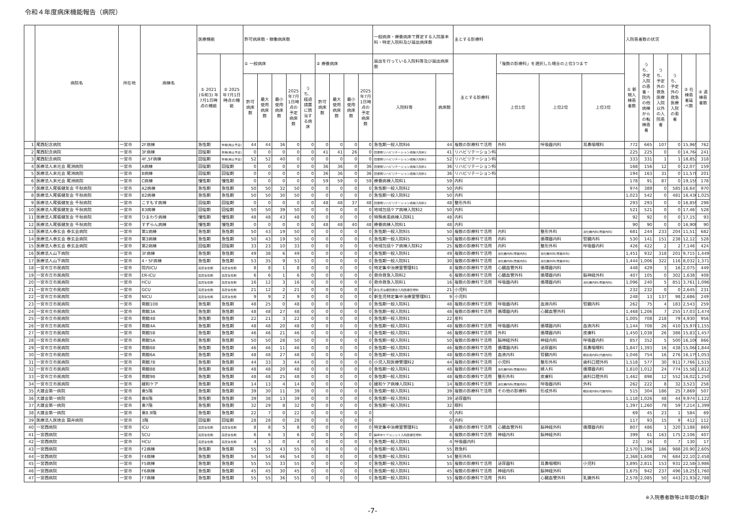令和４年度病床機能報告（病院）
| | 病院名 | 所在地 | 病棟名 | 医療機能 | | 許可病床数・稼働病床数 | | | | | | | | | 一般病床・療養病床で算定する入院基本料・特定入院料及び届出病床数 | | 主とする診療科 | | | | 入院患者数の状況 | | | | | |
| --- | --- | --- | --- | --- | --- | --- | --- | --- | --- | --- | --- | --- | --- | --- | --- | --- | --- | --- | --- | --- | --- | --- | --- | --- | --- | --- |
| | | | | ① 2021 (令和3) 年7月1日時点の機能 | ② 2025 年7月1日時点の機能 | ① 一般病床 | | | | | ② 療養病床 | | | | 届出を行っている入院料等及び届出病床数 | | 主とする診療科 | 「複数の診療科」を選択した場合の上位3つまで | | | ① 新規入棟患者数 | うち、予定入院の患者・院内の他病棟からの転棟患者 | うち、予定外の救急医療入院以外の入院患者 | うち、予定外の救急医療入院の患者 | ② 在棟患者延べ数 | ③ 退棟患者数 |
| | | | | | | 許可病床数 | 最大使用病床数 | 最小使用病床数 | 2025年7月1日時点の予定病床数 | うち、経過措置に該当する病床 | 許可病床数 | 最大使用病床数 | 最小使用病床数 | 2025年7月1日時点の予定病床数 | 入院料等 | 病床数 | | 上位1位 | 上位2位 | 上位3位 | | | | | | |
| 1 | 尾西記念病院 | 一宮市 | 2F病棟 | 急性期 | 休棟(廃止予定) | 44 | 44 | 36 | 0 | 0 | 0 | 0 | 0 | 0 | 急性期一般入院料6 | 44 | 複数の診療科で活用 | 外科 | 呼吸器内科 | 耳鼻咽喉科 | 772 | 665 | 107 | 0 | 15,965 | 762 |
| 2 | 尾西記念病院 | 一宮市 | 3F病棟 | 回復期 | 休棟(廃止予定) | 0 | 0 | 0 | 0 | 0 | 41 | 41 | 26 | 0 | 回復期リハビリテーション病棟入院料1 | 41 | リハビリテーション科 | | | | 225 | 225 | 0 | 0 | 14,764 | 241 |
| 3 | 尾西記念病院 | 一宮市 | 4F,5F病棟 | 回復期 | 休棟(廃止予定) | 52 | 52 | 40 | 0 | 0 | 0 | 0 | 0 | 0 | 回復期リハビリテーション病棟入院料1 | 52 | リハビリテーション科 | | | | 333 | 331 | 1 | 1 | 18,852 | 318 |
| 4 | 医療法人来光会 尾洲病院 | 一宮市 | A病棟 | 回復期 | 回復期 | 0 | 0 | 0 | 0 | 0 | 36 | 36 | 0 | 36 | 回復期リハビリテーション病棟入院料1 | 36 | リハビリテーション科 | | | | 168 | 156 | 12 | 0 | 12,077 | 159 |
| 5 | 医療法人来光会 尾洲病院 | 一宮市 | B病棟 | 回復期 | 回復期 | 0 | 0 | 0 | 0 | 0 | 36 | 36 | 0 | 36 | 回復期リハビリテーション病棟入院料1 | 36 | リハビリテーション科 | | | | 194 | 163 | 31 | 0 | 11,578 | 201 |
| 6 | 医療法人来光会 尾洲病院 | 一宮市 | C病棟 | 慢性期 | 慢性期 | 0 | 0 | 0 | 0 | 0 | 59 | 59 | 0 | 59 | 療養病棟入院料1 | 59 | 内科 | | | | 178 | 91 | 87 | 0 | 19,159 | 178 |
| 7 | 医療法人尾張健友会 千秋病院 | 一宮市 | A2病棟 | 急性期 | 急性期 | 50 | 50 | 32 | 50 | 0 | 0 | 0 | 0 | 0 | 急性期一般入院料2 | 50 | 内科 | | | | 974 | 389 | 0 | 585 | 16,647 | 970 |
| 8 | 医療法人尾張健友会 千秋病院 | 一宮市 | B2病棟 | 急性期 | 急性期 | 50 | 50 | 30 | 50 | 0 | 0 | 0 | 0 | 0 | 急性期一般入院料2 | 50 | 内科 | | | | 1,023 | 542 | 0 | 481 | 16,436 | 1,025 |
| 9 | 医療法人尾張健友会 千秋病院 | 一宮市 | こすもす病棟 | 回復期 | 回復期 | 0 | 0 | 0 | 0 | 0 | 48 | 48 | 37 | 48 | 回復期リハビリテーション病棟入院料1 | 48 | 整形外科 | | | | 293 | 293 | 0 | 0 | 16,859 | 298 |
| 10 | 医療法人尾張健友会 千秋病院 | 一宮市 | B3病棟 | 回復期 | 回復期 | 50 | 50 | 39 | 50 | 0 | 0 | 0 | 0 | 0 | 地域包括ケア病棟入院料2 | 50 | 内科 | | | | 521 | 521 | 0 | 0 | 17,467 | 528 |
| 11 | 医療法人尾張健友会 千秋病院 | 一宮市 | ひまわり病棟 | 慢性期 | 慢性期 | 48 | 48 | 43 | 48 | 0 | 0 | 0 | 0 | 0 | 特殊疾患病棟入院料1 | 48 | 内科 | | | | 92 | 92 | 0 | 0 | 17,151 | 93 |
| 12 | 医療法人尾張健友会 千秋病院 | 一宮市 | すずらん病棟 | 慢性期 | 慢性期 | 0 | 0 | 0 | 0 | 0 | 48 | 48 | 40 | 48 | 療養病棟入院料1 | 48 | 内科 | | | | 90 | 90 | 0 | 0 | 16,900 | 90 |
| 13 | 医療法人泰玄会 泰玄会病院 | 一宮市 | 第1病棟 | 急性期 | 急性期 | 50 | 43 | 19 | 50 | 0 | 0 | 0 | 0 | 0 | 急性期一般入院料5 | 50 | 複数の診療科で活用 | 内科 | 整形外科 | 消化器内科(胃腸内科) | 681 | 244 | 233 | 204 | 11,511 | 682 |
| 14 | 医療法人泰玄会 泰玄会病院 | 一宮市 | 第3病棟 | 急性期 | 急性期 | 50 | 43 | 19 | 50 | 0 | 0 | 0 | 0 | 0 | 急性期一般入院料5 | 50 | 複数の診療科で活用 | 内科 | 循環器内科 | 腎臓内科 | 530 | 141 | 151 | 238 | 12,121 | 528 |
| 15 | 医療法人泰玄会 泰玄会病院 | 一宮市 | 第2病棟 | 回復期 | 回復期 | 33 | 23 | 10 | 33 | 0 | 0 | 0 | 0 | 0 | 地域包括ケア病棟入院料2 | 25 | 複数の診療科で活用 | 内科 | 整形外科 | 呼吸器内科 | 426 | 422 | 2 | 2 | 7,146 | 424 |
| 16 | 医療法人山下病院 | 一宮市 | 3F病棟 | 急性期 | 急性期 | 49 | 38 | 6 | 49 | 0 | 0 | 0 | 0 | 0 | 急性期一般入院料1 | 49 | 複数の診療科で活用 | 消化器内科(胃腸内科) | 消化器外科(胃腸外科) | | 1,451 | 932 | 318 | 201 | 9,715 | 1,449 |
| 17 | 医療法人山下病院 | 一宮市 | 4・5F病棟 | 急性期 | 急性期 | 53 | 35 | 9 | 53 | 0 | 0 | 0 | 0 | 0 | 急性期一般入院料1 | 30 | 複数の診療科で活用 | 消化器内科(胃腸内科) | 消化器外科(胃腸外科) | | 1,444 | 1,006 | 322 | 116 | 8,032 | 1,371 |
| 18 | 一宮市立市民病院 | 一宮市 | 院内ICU | 高度急性期 | 高度急性期 | 8 | 8 | 1 | 8 | 0 | 0 | 0 | 0 | 0 | 特定集中治療室管理料1 | 8 | 複数の診療科で活用 | 心臓血管外科 | 循環器内科 | | 448 | 429 | 3 | 16 | 2,075 | 449 |
| 19 | 一宮市立市民病院 | 一宮市 | ER-ICU | 高度急性期 | 高度急性期 | 6 | 6 | 1 | 6 | 0 | 0 | 0 | 0 | 0 | 救命救急入院料2 | 6 | 複数の診療科で活用 | 心臓血管外科 | 循環器内科 | 脳神経外科 | 407 | 105 | 0 | 302 | 1,638 | 408 |
| 20 | 一宮市立市民病院 | 一宮市 | HCU | 高度急性期 | 高度急性期 | 16 | 12 | 3 | 16 | 0 | 0 | 0 | 0 | 0 | 救命救急入院料1 | 16 | 複数の診療科で活用 | 呼吸器内科 | 循環器内科 | 消化器内科(胃腸内科) | 1,096 | 240 | 5 | 851 | 3,761 | 1,096 |
| 21 | 一宮市立市民病院 | 一宮市 | GCU | 高度急性期 | 高度急性期 | 21 | 12 | 2 | 21 | 0 | 0 | 0 | 0 | 0 | 新生児治療回復室入院医療管理料 | 21 | 小児科 | | | | 232 | 232 | 0 | 0 | 2,645 | 231 |
| 22 | 一宮市立市民病院 | 一宮市 | NICU | 高度急性期 | 高度急性期 | 9 | 9 | 2 | 9 | 0 | 0 | 0 | 0 | 0 | 新生児特定集中治療室管理料1 | 9 | 小児科 | | | | 248 | 13 | 137 | 98 | 2,686 | 249 |
| 23 | 一宮市立市民病院 | 一宮市 | 南館10B | 急性期 | 急性期 | 48 | 25 | 0 | 48 | 0 | 0 | 0 | 0 | 0 | 急性期一般入院料1 | 48 | 複数の診療科で活用 | 呼吸器内科 | 血液内科 | 腎臓内科 | 262 | 75 | 4 | 183 | 2,543 | 259 |
| 24 | 一宮市立市民病院 | 一宮市 | 南館3A | 急性期 | 急性期 | 48 | 48 | 27 | 48 | 0 | 0 | 0 | 0 | 0 | 急性期一般入院料1 | 48 | 複数の診療科で活用 | 循環器内科 | 心臓血管外科 | | 1,468 | 1,206 | 7 | 255 | 17,037 | 1,474 |
| 25 | 一宮市立市民病院 | 一宮市 | 南館4B | 急性期 | 急性期 | 22 | 21 | 3 | 22 | 0 | 0 | 0 | 0 | 0 | 急性期一般入院料1 | 22 | 産科 | | | | 1,005 | 708 | 218 | 79 | 4,930 | 956 |
| 26 | 一宮市立市民病院 | 一宮市 | 南館4A | 急性期 | 急性期 | 48 | 48 | 20 | 48 | 0 | 0 | 0 | 0 | 0 | 急性期一般入院料1 | 48 | 複数の診療科で活用 | 呼吸器内科 | 循環器内科 | 血液内科 | 1,144 | 708 | 26 | 410 | 15,978 | 1,155 |
| 27 | 一宮市立市民病院 | 一宮市 | 南館5B | 急性期 | 急性期 | 46 | 46 | 21 | 46 | 0 | 0 | 0 | 0 | 0 | 急性期一般入院料1 | 46 | 複数の診療科で活用 | 外科 | 循環器内科 | 皮膚科 | 1,450 | 1,038 | 26 | 386 | 15,833 | 1,457 |
| 28 | 一宮市立市民病院 | 一宮市 | 南館5A | 急性期 | 急性期 | 50 | 50 | 28 | 50 | 0 | 0 | 0 | 0 | 0 | 急性期一般入院料1 | 50 | 複数の診療科で活用 | 脳神経外科 | 神経内科 | 呼吸器内科 | 857 | 352 | 5 | 500 | 16,106 | 866 |
| 29 | 一宮市立市民病院 | 一宮市 | 南館6B | 急性期 | 急性期 | 46 | 46 | 11 | 46 | 0 | 0 | 0 | 0 | 0 | 急性期一般入院料1 | 46 | 複数の診療科で活用 | 循環器内科 | 泌尿器科 | 耳鼻咽喉科 | 1,847 | 1,393 | 16 | 438 | 15,068 | 1,844 |
| 30 | 一宮市立市民病院 | 一宮市 | 南館6A | 急性期 | 急性期 | 48 | 48 | 27 | 48 | 0 | 0 | 0 | 0 | 0 | 急性期一般入院料1 | 48 | 複数の診療科で活用 | 血液内科 | 腎臓内科 | 糖尿病内科(代謝内科) | 1,046 | 754 | 16 | 276 | 16,179 | 1,053 |
| 31 | 一宮市立市民病院 | 一宮市 | 南館7B | 急性期 | 急性期 | 44 | 33 | 3 | 44 | 0 | 0 | 0 | 0 | 0 | 小児入院医療管理料2 | 44 | 複数の診療科で活用 | 小児科 | 整形外科 | 歯科口腔外科 | 1,518 | 577 | 30 | 911 | 7,766 | 1,515 |
| 32 | 一宮市立市民病院 | 一宮市 | 南館8B | 急性期 | 急性期 | 48 | 48 | 20 | 48 | 0 | 0 | 0 | 0 | 0 | 急性期一般入院料1 | 48 | 複数の診療科で活用 | 消化器内科(胃腸内科) | 婦人科 | 循環器内科 | 1,810 | 1,012 | 24 | 774 | 15,582 | 1,812 |
| 33 | 一宮市立市民病院 | 一宮市 | 南館9B | 急性期 | 急性期 | 48 | 48 | 25 | 48 | 0 | 0 | 0 | 0 | 0 | 急性期一般入院料1 | 48 | 複数の診療科で活用 | 整形外科 | 皮膚科 | 歯科口腔外科 | 1,462 | 898 | 12 | 552 | 16,022 | 1,250 |
| 34 | 一宮市立市民病院 | 一宮市 | 緩和ケア | 急性期 | 急性期 | 14 | 13 | 4 | 14 | 0 | 0 | 0 | 0 | 0 | 緩和ケア病棟入院料1 | 14 | 複数の診療科で活用 | 消化器内科(胃腸内科) | 呼吸器内科 | 外科 | 262 | 222 | 8 | 32 | 3,523 | 258 |
| 35 | 大雄会第一病院 | 一宮市 | 東5階 | 急性期 | 急性期 | 39 | 30 | 11 | 39 | 0 | 0 | 0 | 0 | 0 | 急性期一般入院料1 | 39 | 複数の診療科で活用 | その他の診療科 | 形成外科 | 糖尿病内科(代謝内科) | 515 | 304 | 186 | 25 | 7,869 | 507 |
| 36 | 大雄会第一病院 | 一宮市 | 東6階 | 急性期 | 急性期 | 39 | 38 | 13 | 39 | 0 | 0 | 0 | 0 | 0 | 急性期一般入院料1 | 39 | 泌尿器科 | | | | 1,118 | 1,026 | 48 | 44 | 9,974 | 1,122 |
| 37 | 大雄会第一病院 | 一宮市 | 東7階 | 急性期 | 急性期 | 32 | 29 | 8 | 32 | 0 | 0 | 0 | 0 | 0 | 急性期一般入院料1 | 32 | 眼科 | | | | 1,397 | 1,260 | 78 | 59 | 7,214 | 1,399 |
| 38 | 大雄会第一病院 | 一宮市 | 東8.9階 | 急性期 | 急性期 | 22 | 7 | 0 | 22 | 0 | 0 | 0 | 0 | 0 | | 0 | 内科 | | | | 69 | 45 | 23 | 1 | 584 | 69 |
| 39 | 医療法人医徳会 国井病院 | 一宮市 | 3階 | 回復期 | 回復期 | 28 | 28 | 0 | 28 | 0 | 0 | 0 | 0 | 0 | | 0 | 内科 | | | | 117 | 93 | 15 | 9 | 412 | 112 |
| 40 | 一宮西病院 | 一宮市 | ICU | 高度急性期 | 高度急性期 | 8 | 8 | 5 | 8 | 0 | 0 | 0 | 0 | 0 | 特定集中治療室管理料1 | 8 | 複数の診療科で活用 | 心臓血管外科 | 脳神経外科 | 循環器内科 | 807 | 486 | 1 | 320 | 3,188 | 869 |
| 41 | 一宮西病院 | 一宮市 | SCU | 高度急性期 | 高度急性期 | 6 | 6 | 3 | 6 | 0 | 0 | 0 | 0 | 0 | 脳卒中ケアユニット入院医療管理料 | 6 | 複数の診療科で活用 | 神経内科 | 脳神経外科 | | 399 | 61 | 163 | 175 | 2,106 | 407 |
| 42 | 一宮西病院 | 一宮市 | HCU | 高度急性期 | 高度急性期 | 4 | 3 | 0 | 4 | 0 | 0 | 0 | 0 | 0 | 急性期一般入院料1 | 4 | 呼吸器内科 | | | | 23 | 16 | 0 | 7 | 130 | 17 |
| 43 | 一宮西病院 | 一宮市 | F2病棟 | 急性期 | 急性期 | 55 | 55 | 43 | 55 | 0 | 0 | 0 | 0 | 0 | 急性期一般入院料1 | 55 | 救急科 | | | | 2,570 | 1,396 | 186 | 988 | 20,901 | 2,605 |
| 44 | 一宮西病院 | 一宮市 | F4病棟 | 急性期 | 急性期 | 54 | 54 | 46 | 54 | 0 | 0 | 0 | 0 | 0 | 急性期一般入院料1 | 54 | 整形外科 | | | | 2,368 | 1,608 | 76 | 684 | 22,103 | 2,458 |
| 45 | 一宮西病院 | 一宮市 | F5病棟 | 急性期 | 急性期 | 55 | 55 | 33 | 55 | 0 | 0 | 0 | 0 | 0 | 急性期一般入院料1 | 55 | 複数の診療科で活用 | 泌尿器科 | 耳鼻咽喉科 | 小児科 | 3,895 | 2,811 | 153 | 931 | 22,584 | 3,986 |
| 46 | 一宮西病院 | 一宮市 | F6病棟 | 急性期 | 急性期 | 45 | 45 | 30 | 45 | 0 | 0 | 0 | 0 | 0 | 急性期一般入院料1 | 45 | 複数の診療科で活用 | 神経内科 | 脳神経外科 | | 1,675 | 942 | 237 | 496 | 18,255 | 1,760 |
| 47 | 一宮西病院 | 一宮市 | F7病棟 | 急性期 | 急性期 | 55 | 55 | 36 | 55 | 0 | 0 | 0 | 0 | 0 | 急性期一般入院料1 | 55 | 複数の診療科で活用 | 外科 | 心臓血管外科 | 乳腺外科 | 2,578 | 2,085 | 50 | 443 | 21,934 | 2,788 |
※入院患者数等は年間の集計
-7-